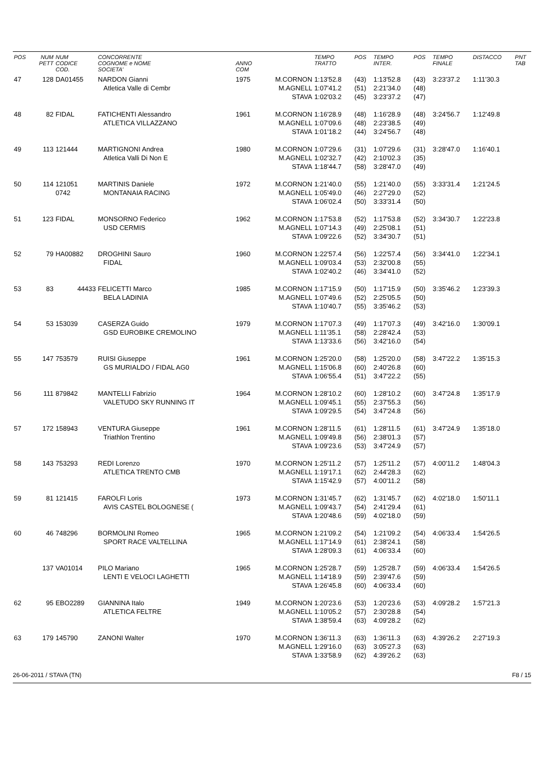| POS | NUM PETT | NUM CODICE COD. | CONCORRENTE COGNOME e NOME SOCIETA' | ANNO COM | | TEMPO TRATTO | POS | TEMPO INTER. | POS | TEMPO FINALE | DISTACCO | PNT TAB |
| --- | --- | --- | --- | --- | --- | --- | --- | --- | --- | --- | --- | --- |
| 47 | 128 | DA01455 | NARDON Gianni | 1975 | M.CORNON | 1:13'52.8 | (43) | 1:13'52.8 | (43) | 3:23'37.2 | 1:11'30.3 | |
| | | | Atletica Valle di Cembr | | M.AGNELL | 1:07'41.2 | (51) | 2:21'34.0 | (48) | | | |
| | | | | | STAVA | 1:02'03.2 | (45) | 3:23'37.2 | (47) | | | |
| 48 | 82 | FIDAL | FATICHENTI Alessandro | 1961 | M.CORNON | 1:16'28.9 | (48) | 1:16'28.9 | (48) | 3:24'56.7 | 1:12'49.8 | |
| | | | ATLETICA VILLAZZANO | | M.AGNELL | 1:07'09.6 | (48) | 2:23'38.5 | (49) | | | |
| | | | | | STAVA | 1:01'18.2 | (44) | 3:24'56.7 | (48) | | | |
| 49 | 113 | 121444 | MARTIGNONI Andrea | 1980 | M.CORNON | 1:07'29.6 | (31) | 1:07'29.6 | (31) | 3:28'47.0 | 1:16'40.1 | |
| | | | Atletica Valli Di Non E | | M.AGNELL | 1:02'32.7 | (42) | 2:10'02.3 | (35) | | | |
| | | | | | STAVA | 1:18'44.7 | (58) | 3:28'47.0 | (49) | | | |
| 50 | 114 | 121051 | MARTINIS Daniele | 1972 | M.CORNON | 1:21'40.0 | (55) | 1:21'40.0 | (55) | 3:33'31.4 | 1:21'24.5 | |
| | | 0742 | MONTANAIA RACING | | M.AGNELL | 1:05'49.0 | (46) | 2:27'29.0 | (52) | | | |
| | | | | | STAVA | 1:06'02.4 | (50) | 3:33'31.4 | (50) | | | |
| 51 | 123 | FIDAL | MONSORNO Federico | 1962 | M.CORNON | 1:17'53.8 | (52) | 1:17'53.8 | (52) | 3:34'30.7 | 1:22'23.8 | |
| | | | USD CERMIS | | M.AGNELL | 1:07'14.3 | (49) | 2:25'08.1 | (51) | | | |
| | | | | | STAVA | 1:09'22.6 | (52) | 3:34'30.7 | (51) | | | |
| 52 | 79 | HA00882 | DROGHINI Sauro | 1960 | M.CORNON | 1:22'57.4 | (56) | 1:22'57.4 | (56) | 3:34'41.0 | 1:22'34.1 | |
| | | | FIDAL | | M.AGNELL | 1:09'03.4 | (53) | 2:32'00.8 | (55) | | | |
| | | | | | STAVA | 1:02'40.2 | (46) | 3:34'41.0 | (52) | | | |
| 53 | 83 | 44433 | FELICETTI Marco | 1985 | M.CORNON | 1:17'15.9 | (50) | 1:17'15.9 | (50) | 3:35'46.2 | 1:23'39.3 | |
| | | | BELA LADINIA | | M.AGNELL | 1:07'49.6 | (52) | 2:25'05.5 | (50) | | | |
| | | | | | STAVA | 1:10'40.7 | (55) | 3:35'46.2 | (53) | | | |
| 54 | 53 | 153039 | CASERZA Guido | 1979 | M.CORNON | 1:17'07.3 | (49) | 1:17'07.3 | (49) | 3:42'16.0 | 1:30'09.1 | |
| | | | GSD EUROBIKE CREMOLINO | | M.AGNELL | 1:11'35.1 | (58) | 2:28'42.4 | (53) | | | |
| | | | | | STAVA | 1:13'33.6 | (56) | 3:42'16.0 | (54) | | | |
| 55 | 147 | 753579 | RUISI Giuseppe | 1961 | M.CORNON | 1:25'20.0 | (58) | 1:25'20.0 | (58) | 3:47'22.2 | 1:35'15.3 | |
| | | | GS MURIALDO / FIDAL AG0 | | M.AGNELL | 1:15'06.8 | (60) | 2:40'26.8 | (60) | | | |
| | | | | | STAVA | 1:06'55.4 | (51) | 3:47'22.2 | (55) | | | |
| 56 | 111 | 879842 | MANTELLI Fabrizio | 1964 | M.CORNON | 1:28'10.2 | (60) | 1:28'10.2 | (60) | 3:47'24.8 | 1:35'17.9 | |
| | | | VALETUDO SKY RUNNING IT | | M.AGNELL | 1:09'45.1 | (55) | 2:37'55.3 | (56) | | | |
| | | | | | STAVA | 1:09'29.5 | (54) | 3:47'24.8 | (56) | | | |
| 57 | 172 | 158943 | VENTURA Giuseppe | 1961 | M.CORNON | 1:28'11.5 | (61) | 1:28'11.5 | (61) | 3:47'24.9 | 1:35'18.0 | |
| | | | Triathlon Trentino | | M.AGNELL | 1:09'49.8 | (56) | 2:38'01.3 | (57) | | | |
| | | | | | STAVA | 1:09'23.6 | (53) | 3:47'24.9 | (57) | | | |
| 58 | 143 | 753293 | REDI Lorenzo | 1970 | M.CORNON | 1:25'11.2 | (57) | 1:25'11.2 | (57) | 4:00'11.2 | 1:48'04.3 | |
| | | | ATLETICA TRENTO CMB | | M.AGNELL | 1:19'17.1 | (62) | 2:44'28.3 | (62) | | | |
| | | | | | STAVA | 1:15'42.9 | (57) | 4:00'11.2 | (58) | | | |
| 59 | 81 | 121415 | FAROLFI Loris | 1973 | M.CORNON | 1:31'45.7 | (62) | 1:31'45.7 | (62) | 4:02'18.0 | 1:50'11.1 | |
| | | | AVIS CASTEL BOLOGNESE ( | | M.AGNELL | 1:09'43.7 | (54) | 2:41'29.4 | (61) | | | |
| | | | | | STAVA | 1:20'48.6 | (59) | 4:02'18.0 | (59) | | | |
| 60 | 46 | 748296 | BORMOLINI Romeo | 1965 | M.CORNON | 1:21'09.2 | (54) | 1:21'09.2 | (54) | 4:06'33.4 | 1:54'26.5 | |
| | | | SPORT RACE VALTELLINA | | M.AGNELL | 1:17'14.9 | (61) | 2:38'24.1 | (58) | | | |
| | | | | | STAVA | 1:28'09.3 | (61) | 4:06'33.4 | (60) | | | |
| | 137 | VA01014 | PILO Mariano | 1965 | M.CORNON | 1:25'28.7 | (59) | 1:25'28.7 | (59) | 4:06'33.4 | 1:54'26.5 | |
| | | | LENTI E VELOCI LAGHETTI | | M.AGNELL | 1:14'18.9 | (59) | 2:39'47.6 | (59) | | | |
| | | | | | STAVA | 1:26'45.8 | (60) | 4:06'33.4 | (60) | | | |
| 62 | 95 | EBO2289 | GIANNINA Italo | 1949 | M.CORNON | 1:20'23.6 | (53) | 1:20'23.6 | (53) | 4:09'28.2 | 1:57'21.3 | |
| | | | ATLETICA FELTRE | | M.AGNELL | 1:10'05.2 | (57) | 2:30'28.8 | (54) | | | |
| | | | | | STAVA | 1:38'59.4 | (63) | 4:09'28.2 | (62) | | | |
| 63 | 179 | 145790 | ZANONI Walter | 1970 | M.CORNON | 1:36'11.3 | (63) | 1:36'11.3 | (63) | 4:39'26.2 | 2:27'19.3 | |
| | | | | | M.AGNELL | 1:29'16.0 | (63) | 3:05'27.3 | (63) | | | |
| | | | | | STAVA | 1:33'58.9 | (62) | 4:39'26.2 | (63) | | | |
26-06-2011 / STAVA (TN) F8 / 15